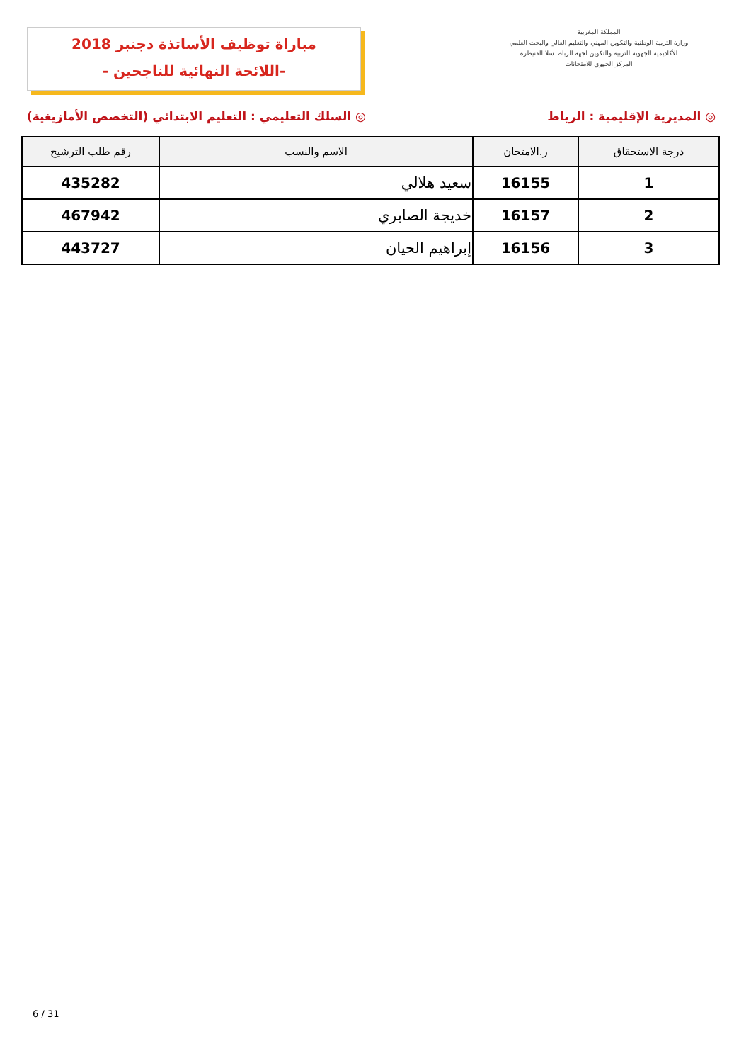المملكة المغربية
وزارة التربية الوطنية والتكوين المهني والتعليم العالي والبحث العلمي
الأكاديمية الجهوية للتربية والتكوين لجهة الرباط سلا القنيطرة
المركز الجهوي للامتحانات
مباراة توظيف الأساتذة دجنبر 2018
-اللائحة النهائية للناجحين -
◎ المديرية الإقليمية : الرباط ◎ السلك التعليمي : التعليم الابتدائي (التخصص الأمازيغية)
| درجة الاستحقاق | ر.الامتحان | الاسم والنسب | رقم طلب الترشيح |
| --- | --- | --- | --- |
| 1 | 16155 | سعيد هلالي | 435282 |
| 2 | 16157 | خديجة الصابري | 467942 |
| 3 | 16156 | إبراهيم الحيان | 443727 |
6 / 31